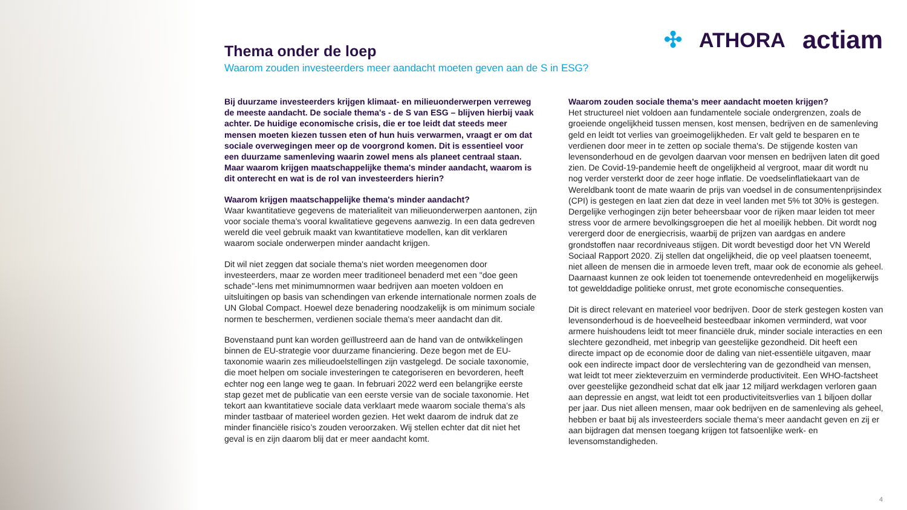✣ ATHORA actiam
Thema onder de loep
Waarom zouden investeerders meer aandacht moeten geven aan de S in ESG?
Bij duurzame investeerders krijgen klimaat- en milieuonderwerpen verreweg de meeste aandacht. De sociale thema's - de S van ESG – blijven hierbij vaak achter. De huidige economische crisis, die er toe leidt dat steeds meer mensen moeten kiezen tussen eten of hun huis verwarmen, vraagt er om dat sociale overwegingen meer op de voorgrond komen. Dit is essentieel voor een duurzame samenleving waarin zowel mens als planeet centraal staan. Maar waarom krijgen maatschappelijke thema's minder aandacht, waarom is dit onterecht en wat is de rol van investeerders hierin?
Waarom krijgen maatschappelijke thema's minder aandacht?
Waar kwantitatieve gegevens de materialiteit van milieuonderwerpen aantonen, zijn voor sociale thema’s vooral kwalitatieve gegevens aanwezig. In een data gedreven wereld die veel gebruik maakt van kwantitatieve modellen, kan dit verklaren waarom sociale onderwerpen minder aandacht krijgen.
Dit wil niet zeggen dat sociale thema's niet worden meegenomen door investeerders, maar ze worden meer traditioneel benaderd met een "doe geen schade"-lens met minimumnormen waar bedrijven aan moeten voldoen en uitsluitingen op basis van schendingen van erkende internationale normen zoals de UN Global Compact. Hoewel deze benadering noodzakelijk is om minimum sociale normen te beschermen, verdienen sociale thema's meer aandacht dan dit.
Bovenstaand punt kan worden geïllustreerd aan de hand van de ontwikkelingen binnen de EU-strategie voor duurzame financiering. Deze begon met de EU-taxonomie waarin zes milieudoelstellingen zijn vastgelegd. De sociale taxonomie, die moet helpen om sociale investeringen te categoriseren en bevorderen, heeft echter nog een lange weg te gaan. In februari 2022 werd een belangrijke eerste stap gezet met de publicatie van een eerste versie van de sociale taxonomie. Het tekort aan kwantitatieve sociale data verklaart mede waarom sociale thema’s als minder tastbaar of materieel worden gezien. Het wekt daarom de indruk dat ze minder financiële risico’s zouden veroorzaken. Wij stellen echter dat dit niet het geval is en zijn daarom blij dat er meer aandacht komt.
Waarom zouden sociale thema’s meer aandacht moeten krijgen?
Het structureel niet voldoen aan fundamentele sociale ondergrenzen, zoals de groeiende ongelijkheid tussen mensen, kost mensen, bedrijven en de samenleving geld en leidt tot verlies van groeimogelijkheden. Er valt geld te besparen en te verdienen door meer in te zetten op sociale thema's. De stijgende kosten van levensonderhoud en de gevolgen daarvan voor mensen en bedrijven laten dit goed zien. De Covid-19-pandemie heeft de ongelijkheid al vergroot, maar dit wordt nu nog verder versterkt door de zeer hoge inflatie. De voedselinflatiekaart van de Wereldbank toont de mate waarin de prijs van voedsel in de consumentenprijsindex (CPI) is gestegen en laat zien dat deze in veel landen met 5% tot 30% is gestegen. Dergelijke verhogingen zijn beter beheersbaar voor de rijken maar leiden tot meer stress voor de armere bevolkingsgroepen die het al moeilijk hebben. Dit wordt nog verergerd door de energiecrisis, waarbij de prijzen van aardgas en andere grondstoffen naar recordniveaus stijgen. Dit wordt bevestigd door het VN Wereld Sociaal Rapport 2020. Zij stellen dat ongelijkheid, die op veel plaatsen toeneemt, niet alleen de mensen die in armoede leven treft, maar ook de economie als geheel. Daarnaast kunnen ze ook leiden tot toenemende ontevredenheid en mogelijkerwijs tot gewelddadige politieke onrust, met grote economische consequenties.
Dit is direct relevant en materieel voor bedrijven. Door de sterk gestegen kosten van levensonderhoud is de hoeveelheid besteedbaar inkomen verminderd, wat voor armere huishoudens leidt tot meer financiële druk, minder sociale interacties en een slechtere gezondheid, met inbegrip van geestelijke gezondheid. Dit heeft een directe impact op de economie door de daling van niet-essentiële uitgaven, maar ook een indirecte impact door de verslechtering van de gezondheid van mensen, wat leidt tot meer ziekteverzuim en verminderde productiviteit. Een WHO-factsheet over geestelijke gezondheid schat dat elk jaar 12 miljard werkdagen verloren gaan aan depressie en angst, wat leidt tot een productiviteitsverlies van 1 biljoen dollar per jaar. Dus niet alleen mensen, maar ook bedrijven en de samenleving als geheel, hebben er baat bij als investeerders sociale thema’s meer aandacht geven en zij er aan bijdragen dat mensen toegang krijgen tot fatsoenlijke werk- en levensomstandigheden.
4